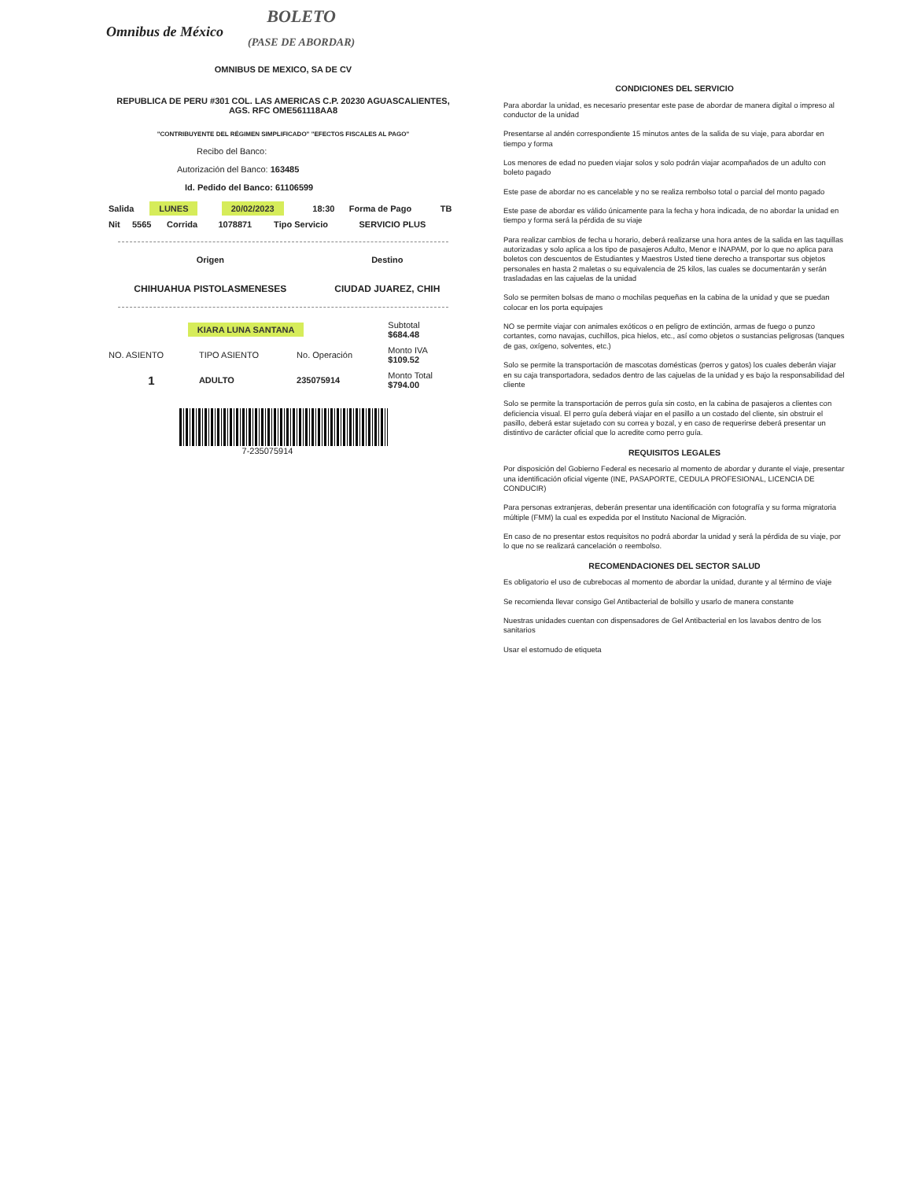Omnibus de México
BOLETO
(PASE DE ABORDAR)
OMNIBUS DE MEXICO, SA DE CV
REPUBLICA DE PERU #301 COL. LAS AMERICAS C.P. 20230 AGUASCALIENTES, AGS. RFC OME561118AA8
"CONTRIBUYENTE DEL RÉGIMEN SIMPLIFICADO" "EFECTOS FISCALES AL PAGO"
Recibo del Banco:
Autorización del Banco: 163485
Id. Pedido del Banco: 61106599
| Salida | LUNES | 20/02/2023 | 18:30 | Forma de Pago | TB |
| Nit | 5565 | Corrida | 1078871 | Tipo Servicio | SERVICIO PLUS |
| Origen | Destino |
| CHIHUAHUA PISTOLASMENESES | CIUDAD JUAREZ, CHIH |
| KIARA LUNA SANTANA | | | Subtotal $684.48 |
| NO. ASIENTO | TIPO ASIENTO | No. Operación | Monto IVA $109.52 |
| 1 | ADULTO | 235075914 | Monto Total $794.00 |
7-235075914
CONDICIONES DEL SERVICIO
Para abordar la unidad, es necesario presentar este pase de abordar de manera digital o impreso al conductor de la unidad
Presentarse al andén correspondiente 15 minutos antes de la salida de su viaje, para abordar en tiempo y forma
Los menores de edad no pueden viajar solos y solo podrán viajar acompañados de un adulto con boleto pagado
Este pase de abordar no es cancelable y no se realiza rembolso total o parcial del monto pagado
Este pase de abordar es válido únicamente para la fecha y hora indicada, de no abordar la unidad en tiempo y forma será la pérdida de su viaje
Para realizar cambios de fecha u horario, deberá realizarse una hora antes de la salida en las taquillas autorizadas y solo aplica a los tipo de pasajeros Adulto, Menor e INAPAM, por lo que no aplica para boletos con descuentos de Estudiantes y Maestros Usted tiene derecho a transportar sus objetos personales en hasta 2 maletas o su equivalencia de 25 kilos, las cuales se documentarán y serán trasladadas en las cajuelas de la unidad
Solo se permiten bolsas de mano o mochilas pequeñas en la cabina de la unidad y que se puedan colocar en los porta equipajes
NO se permite viajar con animales exóticos o en peligro de extinción, armas de fuego o punzo cortantes, como navajas, cuchillos, pica hielos, etc., así como objetos o sustancias peligrosas (tanques de gas, oxígeno, solventes, etc.)
Solo se permite la transportación de mascotas domésticas (perros y gatos) los cuales deberán viajar en su caja transportadora, sedados dentro de las cajuelas de la unidad y es bajo la responsabilidad del cliente
Solo se permite la transportación de perros guía sin costo, en la cabina de pasajeros a clientes con deficiencia visual. El perro guía deberá viajar en el pasillo a un costado del cliente, sin obstruir el pasillo, deberá estar sujetado con su correa y bozal, y en caso de requerirse deberá presentar un distintivo de carácter oficial que lo acredite como perro guía.
REQUISITOS LEGALES
Por disposición del Gobierno Federal es necesario al momento de abordar y durante el viaje, presentar una identificación oficial vigente (INE, PASAPORTE, CEDULA PROFESIONAL, LICENCIA DE CONDUCIR)
Para personas extranjeras, deberán presentar una identificación con fotografía y su forma migratoria múltiple (FMM) la cual es expedida por el Instituto Nacional de Migración.
En caso de no presentar estos requisitos no podrá abordar la unidad y será la pérdida de su viaje, por lo que no se realizará cancelación o reembolso.
RECOMENDACIONES DEL SECTOR SALUD
Es obligatorio el uso de cubrebocas al momento de abordar la unidad, durante y al término de viaje
Se recomienda llevar consigo Gel Antibacterial de bolsillo y usarlo de manera constante
Nuestras unidades cuentan con dispensadores de Gel Antibacterial en los lavabos dentro de los sanitarios
Usar el estornudo de etiqueta